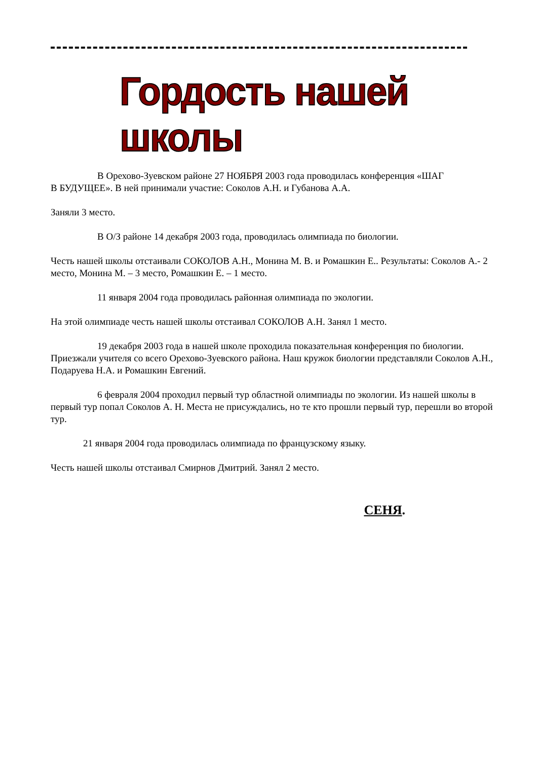Гордость нашей школы
В Орехово-Зуевском районе 27 НОЯБРЯ 2003 года проводилась конференция «ШАГ
В БУДУЩЕЕ». В ней принимали участие: Соколов А.Н. и Губанова А.А.
Заняли 3 место.
В О/З районе 14 декабря 2003 года, проводилась олимпиада по биологии.
Честь нашей школы отстаивали СОКОЛОВ А.Н., Монина М. В. и Ромашкин Е.. Результаты: Соколов А.- 2 место, Монина М. – 3 место, Ромашкин Е. – 1 место.
11 января 2004 года проводилась районная олимпиада по экологии.
На этой олимпиаде честь нашей школы отстаивал СОКОЛОВ А.Н. Занял 1 место.
19 декабря 2003 года в нашей школе проходила показательная конференция по биологии. Приезжали учителя со всего Орехово-Зуевского района. Наш кружок биологии представляли Соколов А.Н., Подаруева Н.А. и Ромашкин Евгений.
6 февраля 2004 проходил первый тур областной олимпиады по экологии. Из нашей школы в первый тур попал Соколов А. Н. Места не присуждались, но те кто прошли первый тур, перешли во второй тур.
21 января 2004 года проводилась олимпиада по французскому языку.
Честь нашей школы отстаивал Смирнов Дмитрий. Занял 2 место.
СЕНЯ.